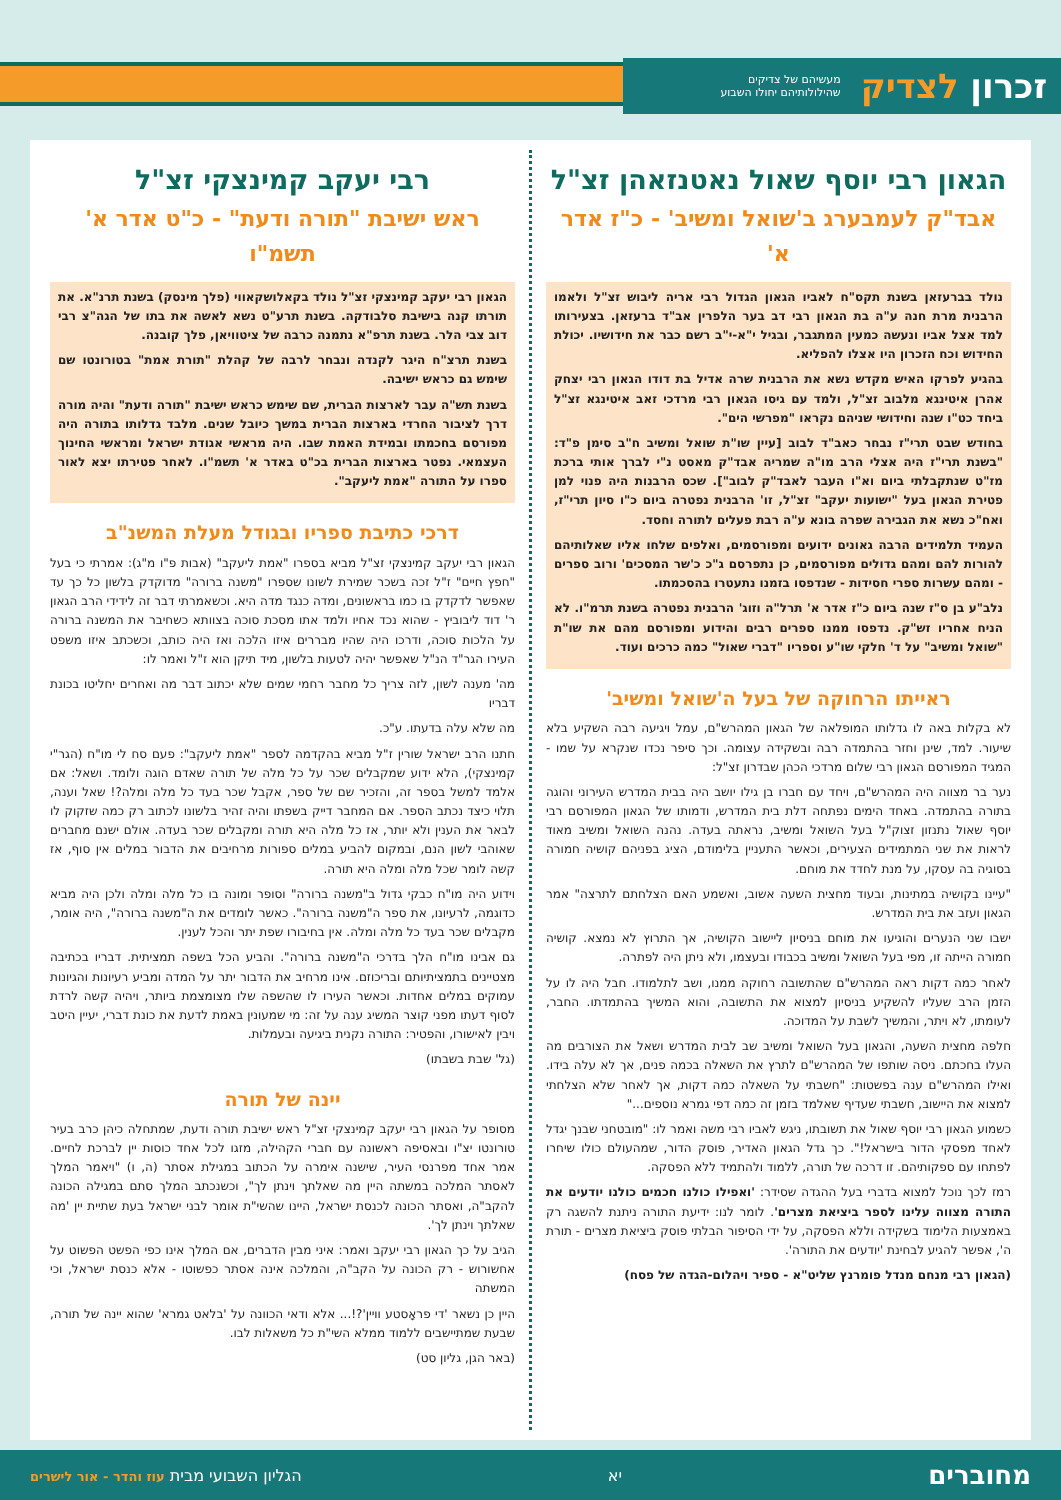זכרון לצדיק מעשיהם של צדיקים
שהילולותיהם יחולו השבוע
הגאון רבי יוסף שאול נאטנזאהן זצ"ל
אבד"ק לעמבערג ב'שואל ומשיב' - כ"ז אדר א'
נולד בברעזאן בשנת תקס"ח לאביו הגאון הגדול רבי אריה ליבוש זצ"ל ולאמו הרבנית מרת חנה ע"ה בת הגאון רבי דב בער הלפרין אב"ד ברעזאן. בצעירותו למד אצל אביו ונעשה כמעין המתגבר, ובגיל י"א-י"ב רשם כבר את חידושיו. יכולת החידוש וכח הזכרון היו אצלו להפליא.
בהגיע לפרקו האיש מקדש נשא את הרבנית שרה אדיל בת דודו הגאון רבי יצחק אהרן איטינגא מלבוב זצ"ל, ולמד עם גיסו הגאון רבי מרדכי זאב איטינגא זצ"ל ביחד כט"ו שנה וחידושי שניהם נקראו "מפרשי הים".
בחודש שבט תרי"ז נבחר כאב"ד לבוב [עיין שו"ת שואל ומשיב ח"ב סימן פ"ד: "בשנת תרי"ז היה אצלי הרב מו"ה שמריה אבד"ק מאסט נ"י לברך אותי ברכת מז"ט שנתקבלתי ביום וא"ו העבר לאבד"ק לבוב"]. שכס הרבנות היה פנוי למן פטירת הגאון בעל "ישועות יעקב" זצ"ל, זו' הרבנית נפטרה ביום כ"ו סיון תרי"ז, ואח"כ נשא את הגבירה שפרה בונא ע"ה רבת פעלים לתורה וחסד.
העמיד תלמידים הרבה גאונים ידועים ומפורסמים, ואלפים שלחו אליו שאלותיהם להורות להם ומהם גדולים מפורסמים, כן נתפרסם ג"כ כ'שר המסכים' ורוב ספרים - ומהם עשרות ספרי חסידות - שנדפסו בזמנו נתעטרו בהסכמתו.
נלב"ע בן ס"ז שנה ביום כ"ז אדר א' תרל"ה וזוג' הרבנית נפטרה בשנת תרמ"ו. לא הניח אחריו זש"ק. נדפסו ממנו ספרים רבים והידוע ומפורסם מהם את שו"ת "שואל ומשיב" על ד' חלקי שו"ע וספריו "דברי שאול" כמה כרכים ועוד.
ראייתו הרחוקה של בעל ה'שואל ומשיב'
לא בקלות באה לו גדלותו המופלאה של הגאון המהרש"ם, עמל ויגיעה רבה השקיע בלא שיעור. למד, שינן וחזר בהתמדה רבה ובשקידה עצומה. וכך סיפר נכדו שנקרא על שמו - המגיד המפורסם הגאון רבי שלום מרדכי הכהן שבדרון זצ"ל:
נער בר מצווה היה המהרש"ם, ויחד עם חברו בן גילו יושב היה בבית המדרש העירוני והוגה בתורה בהתמדה. באחד הימים נפתחה דלת בית המדרש, ודמותו של הגאון המפורסם רבי יוסף שאול נתנזון זצוק"ל בעל השואל ומשיב, נראתה בעדה. נהנה השואל ומשיב מאוד לראות את שני המתמידים הצעירים, וכאשר התעניין בלימודם, הציג בפניהם קושיה חמורה בסוגיה בה עסקו, על מנת לחדד את מוחם.
"עיינו בקושיה במתינות, ובעוד מחצית השעה אשוב, ואשמע האם הצלחתם לתרצה" אמר הגאון ועזב את בית המדרש.
ישבו שני הנערים והוגיעו את מוחם בניסיון ליישוב הקושיה, אך התרוץ לא נמצא. קושיה חמורה הייתה זו, מפי בעל השואל ומשיב בכבודו ובעצמו, ולא ניתן היה לפתרה.
לאחר כמה דקות ראה המהרש"ם שהתשובה רחוקה ממנו, ושב לתלמודו. חבל היה לו על הזמן הרב שעליו להשקיע בניסיון למצוא את התשובה, והוא המשיך בהתמדתו. החבר, לעומתו, לא ויתר, והמשיך לשבת על המדוכה.
חלפה מחצית השעה, והגאון בעל השואל ומשיב שב לבית המדרש ושאל את הצורבים מה העלו בחכתם. ניסה שותפו של המהרש"ם לתרץ את השאלה בכמה פנים, אך לא עלה בידו. ואילו המהרש"ם ענה בפשטות: "חשבתי על השאלה כמה דקות, אך לאחר שלא הצלחתי למצוא את היישוב, חשבתי שעדיף שאלמד בזמן זה כמה דפי גמרא נוספים..."
כשמוע הגאון רבי יוסף שאול את תשובתו, ניגש לאביו רבי משה ואמר לו: "מובטחני שבנך יגדל לאחד מפסקי הדור בישראל!". כך גדל הגאון האדיר, פוסק הדור, שמהעולם כולו שיחרו לפתחו עם ספקותיהם. זו דרכה של תורה, ללמוד ולהתמיד ללא הפסקה.
רמז לכך נוכל למצוא בדברי בעל ההגדה שסידר: 'ואפילו כולנו חכמים כולנו יודעים את התורה מצווה עלינו לספר ביציאת מצרים'. לומר לנו: ידיעת התורה ניתנת להשגה רק באמצעות הלימוד בשקידה וללא הפסקה, על ידי הסיפור הבלתי פוסק ביציאת מצרים - תורת ה', אפשר להגיע לבחינת 'יודעים את התורה'.
(הגאון רבי מנחם מנדל פומרנץ שליט"א - ספיר ויהלום-הגדה של פסח)
רבי יעקב קמינצקי זצ"ל
ראש ישיבת "תורה ודעת" - כ"ט אדר א' תשמ"ו
הגאון רבי יעקב קמינצקי זצ"ל נולד בקאלושקאווי (פלך מינסק) בשנת תרנ"א. את תורתו קנה בישיבת סלבודקה. בשנת תרע"ט נשא לאשה את בתו של הגה"צ רבי דוב צבי הלר. בשנת תרפ"א נתמנה כרבה של ציטוויאן, פלך קובנה.
בשנת תרצ"ח היגר לקנדה ונבחר לרבה של קהלת "תורת אמת" בטורונטו שם שימש גם כראש ישיבה.
בשנת תש"ה עבר לארצות הברית, שם שימש כראש ישיבת "תורה ודעת" והיה מורה דרך לציבור החרדי בארצות הברית במשך כיובל שנים. מלבד גדלותו בתורה היה מפורסם בחכמתו ובמידת האמת שבו. היה מראשי אגודת ישראל ומראשי החינוך העצמאי. נפטר בארצות הברית בכ"ט באדר א' תשמ"ו. לאחר פטירתו יצא לאור ספרו על התורה "אמת ליעקב".
דרכי כתיבת ספריו ובגודל מעלת המשנ"ב
הגאון רבי יעקב קמינצקי זצ"ל מביא בספרו "אמת ליעקב" (אבות פ"ו מ"ג): אמרתי כי בעל "חפץ חיים" ז"ל זכה בשכר שמירת לשונו שספרו "משנה ברורה" מדוקדק בלשון כל כך עד שאפשר לדקדק בו כמו בראשונים, ומדה כנגד מדה היא. וכשאמרתי דבר זה לידידי הרב הגאון ר' דוד ליבוביץ - שהוא נכד אחיו ולמד אתו מסכת סוכה בצוותא כשחיבר את המשנה ברורה על הלכות סוכה, ודרכו היה שהיו מבררים איזו הלכה ואז היה כותב, וכשכתב איזו משפט העירו הגר"ד הנ"ל שאפשר יהיה לטעות בלשון, מיד תיקן הוא ז"ל ואמר לו:
מה' מענה לשון, לזה צריך כל מחבר רחמי שמים שלא יכתוב דבר מה ואחרים יחליטו בכונת דבריו
מה שלא עלה בדעתו. ע"כ.
חתנו הרב ישראל שורין ז"ל מביא בהקדמה לספר "אמת ליעקב": פעם סח לי מו"ח (הגר"י קמינצקי), הלא ידוע שמקבלים שכר על כל מלה של תורה שאדם הוגה ולומד. ושאל: אם אלמד למשל בספר זה, והזכיר שם של ספר, אקבל שכר בעד כל מלה ומלה?! שאל וענה, תלוי כיצד נכתב הספר. אם המחבר דייק בשפתו והיה זהיר בלשונו לכתוב רק כמה שזקוק לו לבאר את הענין ולא יותר, אז כל מלה היא תורה ומקבלים שכר בעדה. אולם ישנם מחברים שאוהבי לשון הנם, ובמקום להביע במלים ספורות מרחיבים את הדבור במלים אין סוף, אז קשה לומר שכל מלה ומלה היא תורה.
וידוע היה מו"ח כבקי גדול ב"משנה ברורה" וסופר ומונה בו כל מלה ומלה ולכן היה מביא כדוגמה, לרעיונו, את ספר ה"משנה ברורה". כאשר לומדים את ה"משנה ברורה", היה אומר, מקבלים שכר בעד כל מלה ומלה. אין בחיבורו שפת יתר והכל לענין.
גם אבינו מו"ח הלך בדרכי ה"משנה ברורה". והביע הכל בשפה תמציתית. דבריו בכתיבה מצטיינים בתמציתיותם ובריכוזם. אינו מרחיב את הדבור יתר על המדה ומביע רעיונות והגיונות עמוקים במלים אחדות. וכאשר העירו לו שהשפה שלו מצומצמת ביותר, ויהיה קשה לרדת לסוף דעתו מפני קוצר המשיג ענה על זה: מי שמעונין באמת לדעת את כונת דברי, יעיין היטב ויבין לאישורו, והפטיר: התורה נקנית ביגיעה ובעמלות.
(גל' שבת בשבתו)
יינה של תורה
מסופר על הגאון רבי יעקב קמינצקי זצ"ל ראש ישיבת תורה ודעת, שמתחלה כיהן כרב בעיר טורונטו יצ"ו ובאסיפה ראשונה עם חברי הקהילה, מזגו לכל אחד כוסות יין לברכת לחיים. אמר אחד מפרנסי העיר, שישנה אימרה על הכתוב במגילת אסתר (ה, ו) "ויאמר המלך לאסתר המלכה במשתה היין מה שאלתך וינתן לך", וכשנכתב המלך סתם במגילה הכונה להקב"ה, ואסתר הכונה לכנסת ישראל, היינו שהשי"ת אומר לבני ישראל בעת שתיית יין 'מה שאלתך וינתן לך'.
הגיב על כך הגאון רבי יעקב ואמר: איני מבין הדברים, אם המלך אינו כפי הפשט הפשוט על אחשורוש - רק הכונה על הקב"ה, והמלכה אינה אסתר כפשוטו - אלא כנסת ישראל, וכי המשתה
היין כן נשאר 'די פראָסטע וויין'?!... אלא ודאי הכוונה על 'בלאט גמרא' שהוא יינה של תורה, שבעת שמתיישבים ללמוד ממלא השי"ת כל משאלות לבו.
(באר הגן, גליון סט)
מחוברים
יא
הגליון השבועי מבית עוז והדר - אור לישרים